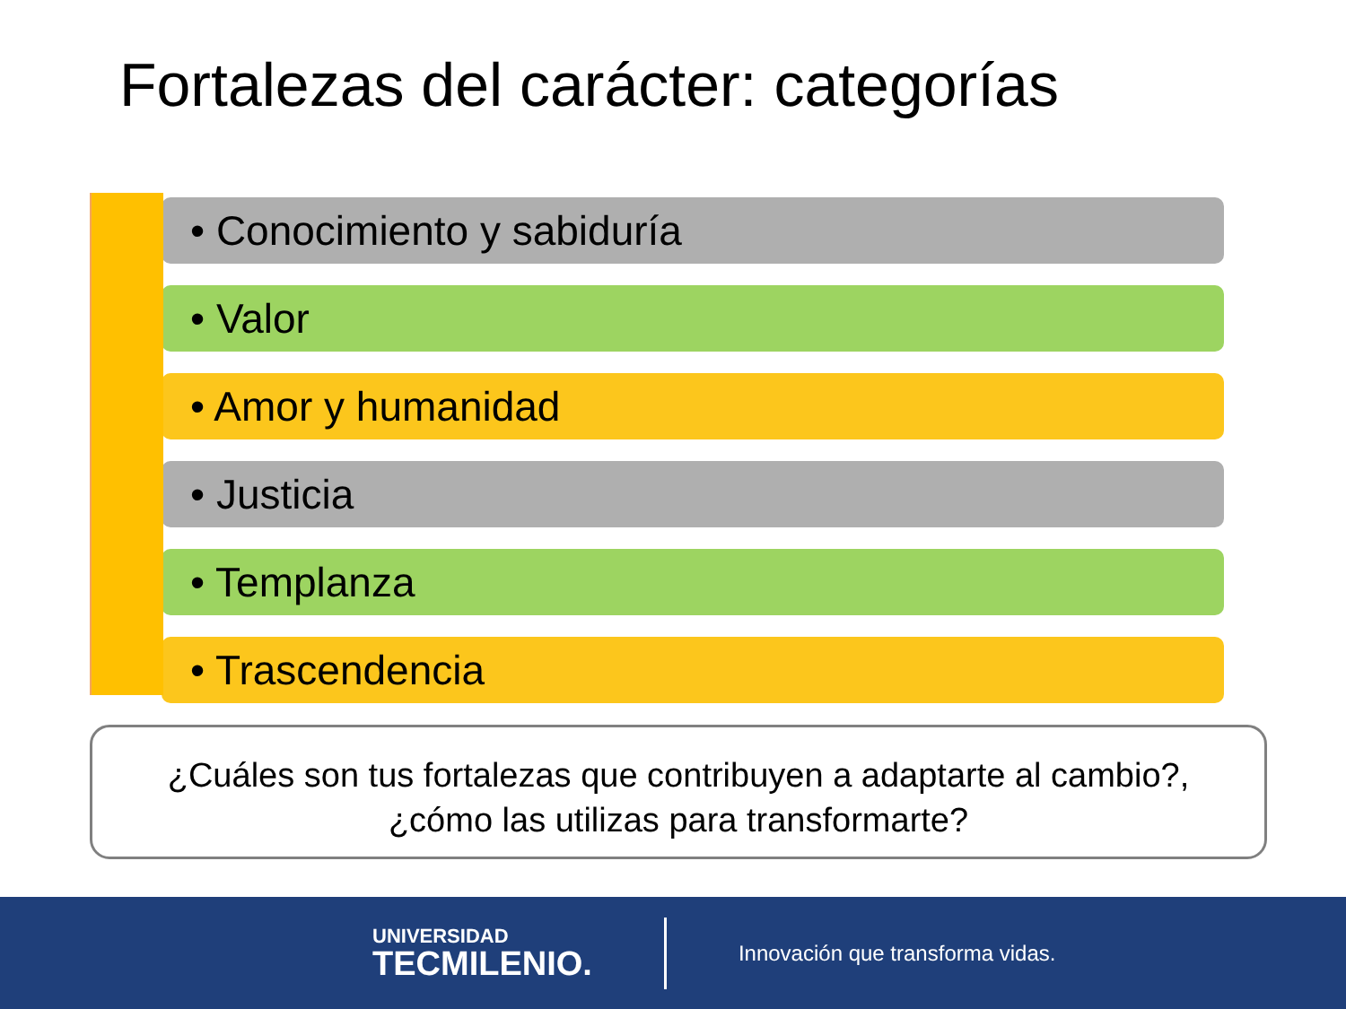Fortalezas del carácter: categorías
• Conocimiento y sabiduría
• Valor
• Amor y humanidad
• Justicia
• Templanza
• Trascendencia
¿Cuáles son tus fortalezas que contribuyen a adaptarte al cambio?,
¿cómo las utilizas para transformarte?
UNIVERSIDAD
TECMILENIO.
Innovación que transforma vidas.